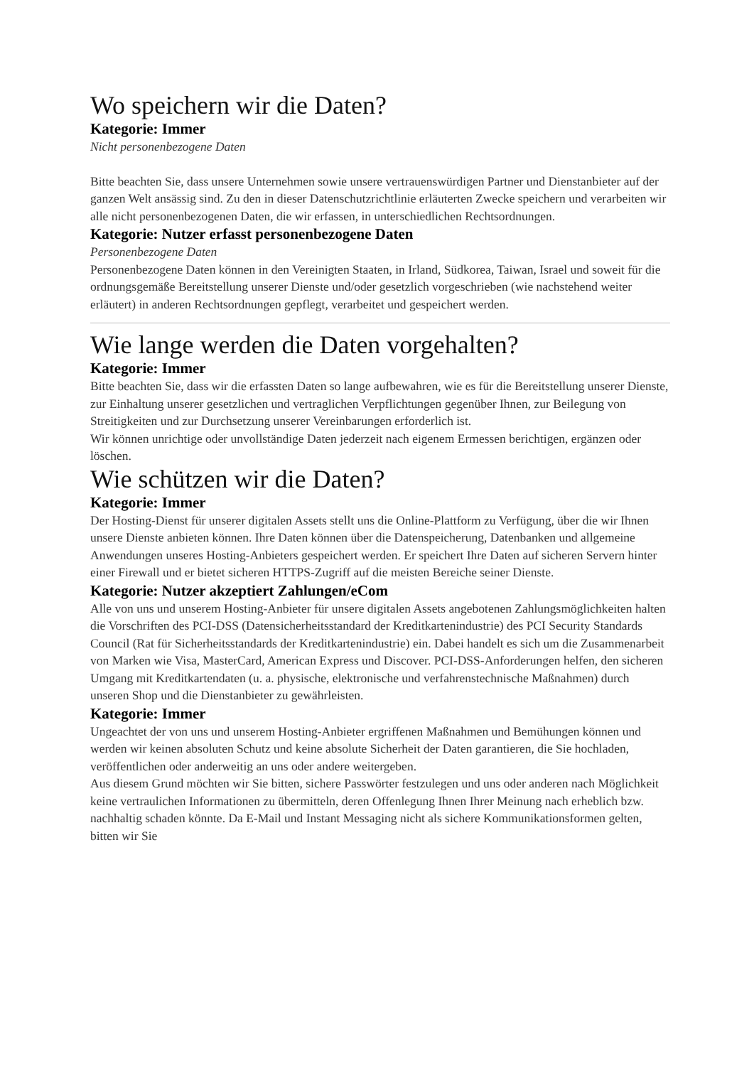Wo speichern wir die Daten?
Kategorie: Immer
Nicht personenbezogene Daten
Bitte beachten Sie, dass unsere Unternehmen sowie unsere vertrauenswürdigen Partner und Dienstanbieter auf der ganzen Welt ansässig sind. Zu den in dieser Datenschutzrichtlinie erläuterten Zwecke speichern und verarbeiten wir alle nicht personenbezogenen Daten, die wir erfassen, in unterschiedlichen Rechtsordnungen.
Kategorie: Nutzer erfasst personenbezogene Daten
Personenbezogene Daten
Personenbezogene Daten können in den Vereinigten Staaten, in Irland, Südkorea, Taiwan, Israel und soweit für die ordnungsgemäße Bereitstellung unserer Dienste und/oder gesetzlich vorgeschrieben (wie nachstehend weiter erläutert) in anderen Rechtsordnungen gepflegt, verarbeitet und gespeichert werden.
Wie lange werden die Daten vorgehalten?
Kategorie: Immer
Bitte beachten Sie, dass wir die erfassten Daten so lange aufbewahren, wie es für die Bereitstellung unserer Dienste, zur Einhaltung unserer gesetzlichen und vertraglichen Verpflichtungen gegenüber Ihnen, zur Beilegung von Streitigkeiten und zur Durchsetzung unserer Vereinbarungen erforderlich ist.
Wir können unrichtige oder unvollständige Daten jederzeit nach eigenem Ermessen berichtigen, ergänzen oder löschen.
Wie schützen wir die Daten?
Kategorie: Immer
Der Hosting-Dienst für unserer digitalen Assets stellt uns die Online-Plattform zu Verfügung, über die wir Ihnen unsere Dienste anbieten können. Ihre Daten können über die Datenspeicherung, Datenbanken und allgemeine Anwendungen unseres Hosting-Anbieters gespeichert werden. Er speichert Ihre Daten auf sicheren Servern hinter einer Firewall und er bietet sicheren HTTPS-Zugriff auf die meisten Bereiche seiner Dienste.
Kategorie: Nutzer akzeptiert Zahlungen/eCom
Alle von uns und unserem Hosting-Anbieter für unsere digitalen Assets angebotenen Zahlungsmöglichkeiten halten die Vorschriften des PCI-DSS (Datensicherheitsstandard der Kreditkartenindustrie) des PCI Security Standards Council (Rat für Sicherheitsstandards der Kreditkartenindustrie) ein. Dabei handelt es sich um die Zusammenarbeit von Marken wie Visa, MasterCard, American Express und Discover. PCI-DSS-Anforderungen helfen, den sicheren Umgang mit Kreditkartendaten (u. a. physische, elektronische und verfahrenstechnische Maßnahmen) durch unseren Shop und die Dienstanbieter zu gewährleisten.
Kategorie: Immer
Ungeachtet der von uns und unserem Hosting-Anbieter ergriffenen Maßnahmen und Bemühungen können und werden wir keinen absoluten Schutz und keine absolute Sicherheit der Daten garantieren, die Sie hochladen, veröffentlichen oder anderweitig an uns oder andere weitergeben.
Aus diesem Grund möchten wir Sie bitten, sichere Passwörter festzulegen und uns oder anderen nach Möglichkeit keine vertraulichen Informationen zu übermitteln, deren Offenlegung Ihnen Ihrer Meinung nach erheblich bzw. nachhaltig schaden könnte. Da E-Mail und Instant Messaging nicht als sichere Kommunikationsformen gelten, bitten wir Sie